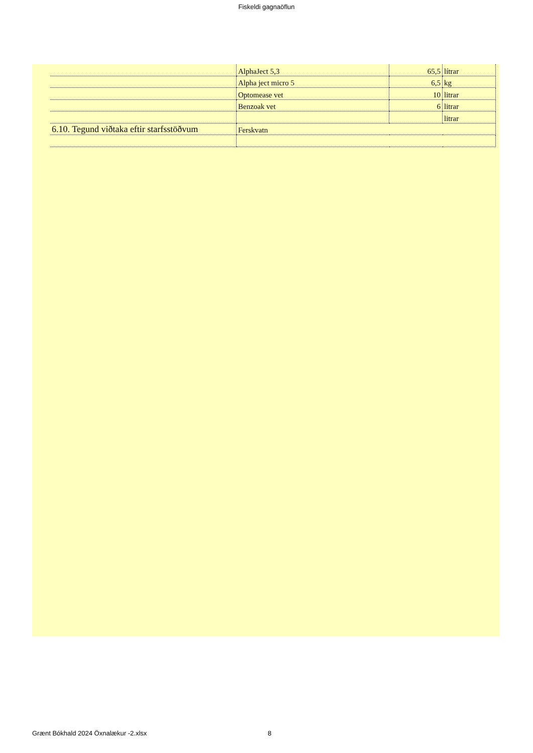Fiskeldi gagnaöflun
| | AlphaJect 5,3 | 65,5 | lítrar |
| | Alpha ject micro 5 | 6,5 | kg |
| | Optomease vet | 10 | litrar |
| | Benzoak vet | 6 | litrar |
| | | | litrar |
| 6.10. Tegund viðtaka eftir starfsstöðvum | Ferskvatn | | |
Grænt Bókhald 2024 Öxnalækur -2.xlsx
8